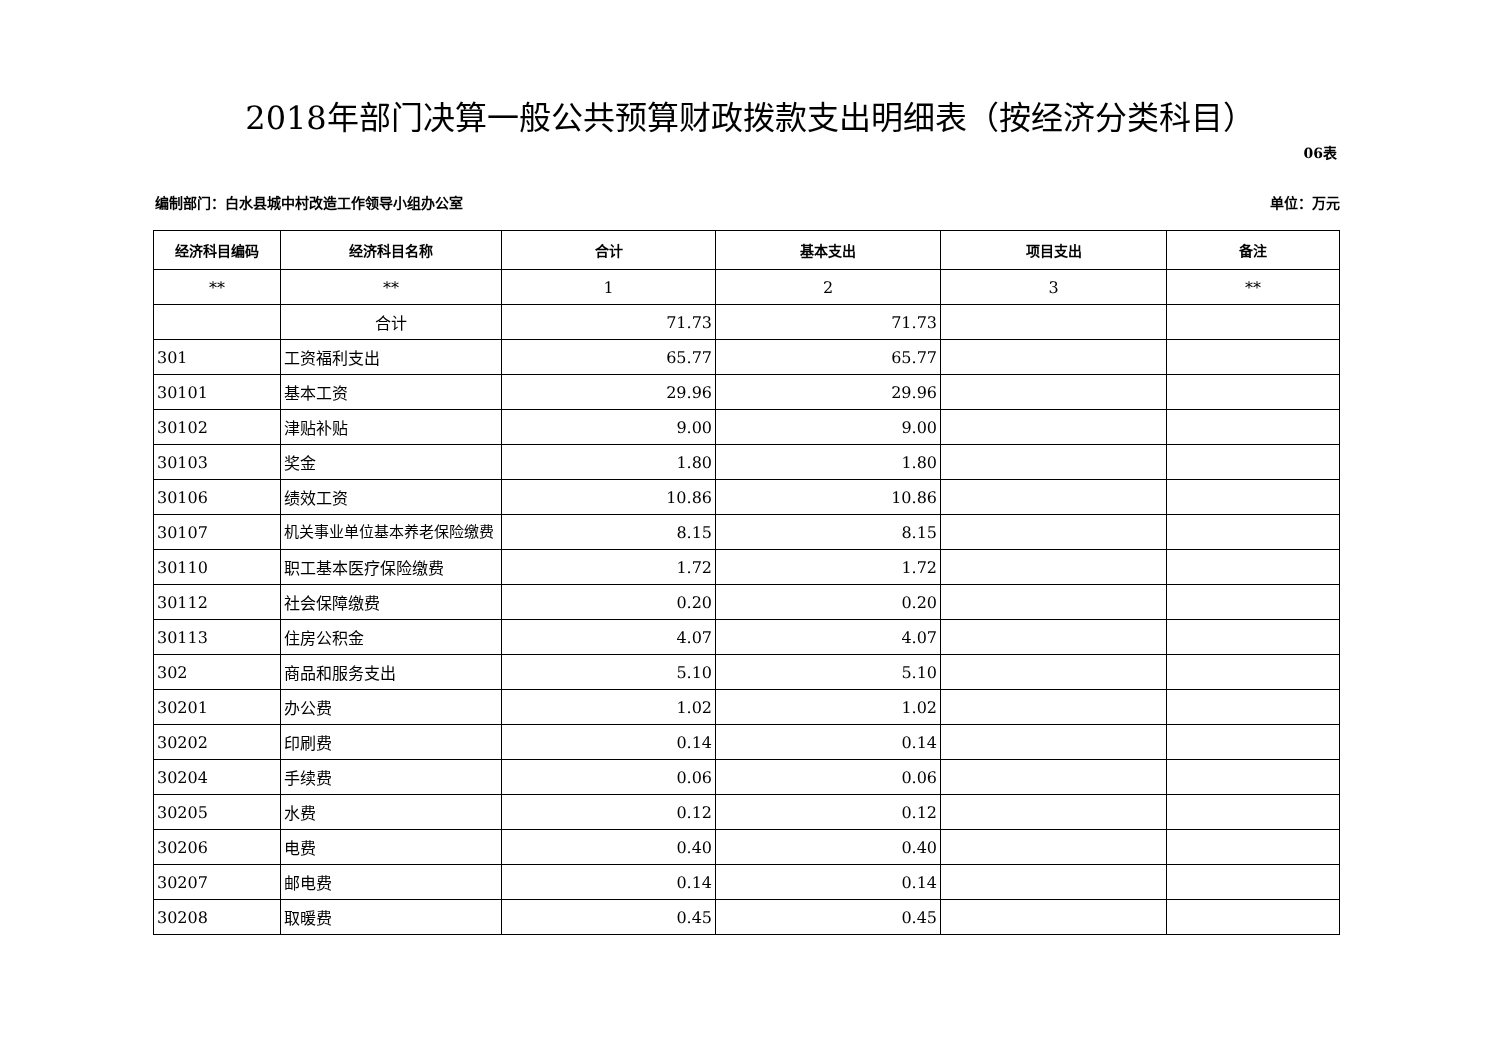2018年部门决算一般公共预算财政拨款支出明细表（按经济分类科目）
06表
编制部门：白水县城中村改造工作领导小组办公室 单位：万元
| 经济科目编码 | 经济科目名称 | 合计 | 基本支出 | 项目支出 | 备注 |
| --- | --- | --- | --- | --- | --- |
| ** | ** | 1 | 2 | 3 | ** |
| | 合计 | 71.73 | 71.73 | | |
| 301 | 工资福利支出 | 65.77 | 65.77 | | |
| 30101 | 基本工资 | 29.96 | 29.96 | | |
| 30102 | 津贴补贴 | 9.00 | 9.00 | | |
| 30103 | 奖金 | 1.80 | 1.80 | | |
| 30106 | 绩效工资 | 10.86 | 10.86 | | |
| 30107 | 机关事业单位基本养老保险缴费 | 8.15 | 8.15 | | |
| 30110 | 职工基本医疗保险缴费 | 1.72 | 1.72 | | |
| 30112 | 社会保障缴费 | 0.20 | 0.20 | | |
| 30113 | 住房公积金 | 4.07 | 4.07 | | |
| 302 | 商品和服务支出 | 5.10 | 5.10 | | |
| 30201 | 办公费 | 1.02 | 1.02 | | |
| 30202 | 印刷费 | 0.14 | 0.14 | | |
| 30204 | 手续费 | 0.06 | 0.06 | | |
| 30205 | 水费 | 0.12 | 0.12 | | |
| 30206 | 电费 | 0.40 | 0.40 | | |
| 30207 | 邮电费 | 0.14 | 0.14 | | |
| 30208 | 取暖费 | 0.45 | 0.45 | | |